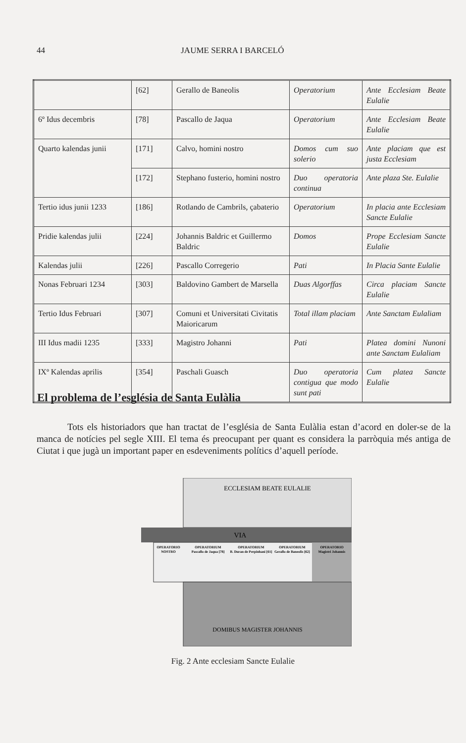44 JAUME SERRA I BARCELÓ
| | [62] | Gerallo de Baneolis | Operatorium | Ante Ecclesiam Beate Eulalie |
| 6º Idus decembris | [78] | Pascallo de Jaqua | Operatorium | Ante Ecclesiam Beate Eulalie |
| Quarto kalendas junii | [171] | Calvo, homini nostro | Domos cum suo solerio | Ante placiam que est justa Ecclesiam |
| | [172] | Stephano fusterio, homini nostro | Duo operatoria continua | Ante plaza Ste. Eulalie |
| Tertio idus junii 1233 | [186] | Rotlando de Cambrils, çabaterio | Operatorium | In placia ante Ecclesiam Sancte Eulalie |
| Pridie kalendas julii | [224] | Johannis Baldric et Guillermo Baldric | Domos | Prope Ecclesiam Sancte Eulalie |
| Kalendas julii | [226] | Pascallo Corregerio | Pati | In Placia Sante Eulalie |
| Nonas Februari 1234 | [303] | Baldovino Gambert de Marsella | Duas Algorffas | Circa placiam Sancte Eulalie |
| Tertio Idus Februari | [307] | Comuni et Universitati Civitatis Maioricarum | Total illam placiam | Ante Sanctam Eulaliam |
| III Idus madii 1235 | [333] | Magistro Johanni | Pati | Platea domini Nunoni ante Sanctam Eulaliam |
| IXº Kalendas aprilis | [354] | Paschali Guasch | Duo operatoria contigua que modo sunt pati | Cum platea Sancte Eulalie |
El problema de l’església de Santa Eulàlia
Tots els historiadors que han tractat de l’església de Santa Eulàlia estan d’acord en doler-se de la manca de notícies pel segle XIII. El tema és preocupant per quant es considera la parròquia més antiga de Ciutat i que jugà un important paper en esdeveniments polítics d’aquell període.
ECCLESIAM BEATE EULALIE
VIA
OPERATORIO
NOSTRO
OPERATORIUM
Pascallo de Jaqua [78]
OPERATORIUM
B. Duran de Perpinhani [61]
OPERATORIUM
Gerallo de Baneolis [62]
OPERATORIO
Magistri Johannis
DOMIBUS MAGISTER JOHANNIS
Fig. 2 Ante ecclesiam Sancte Eulalie